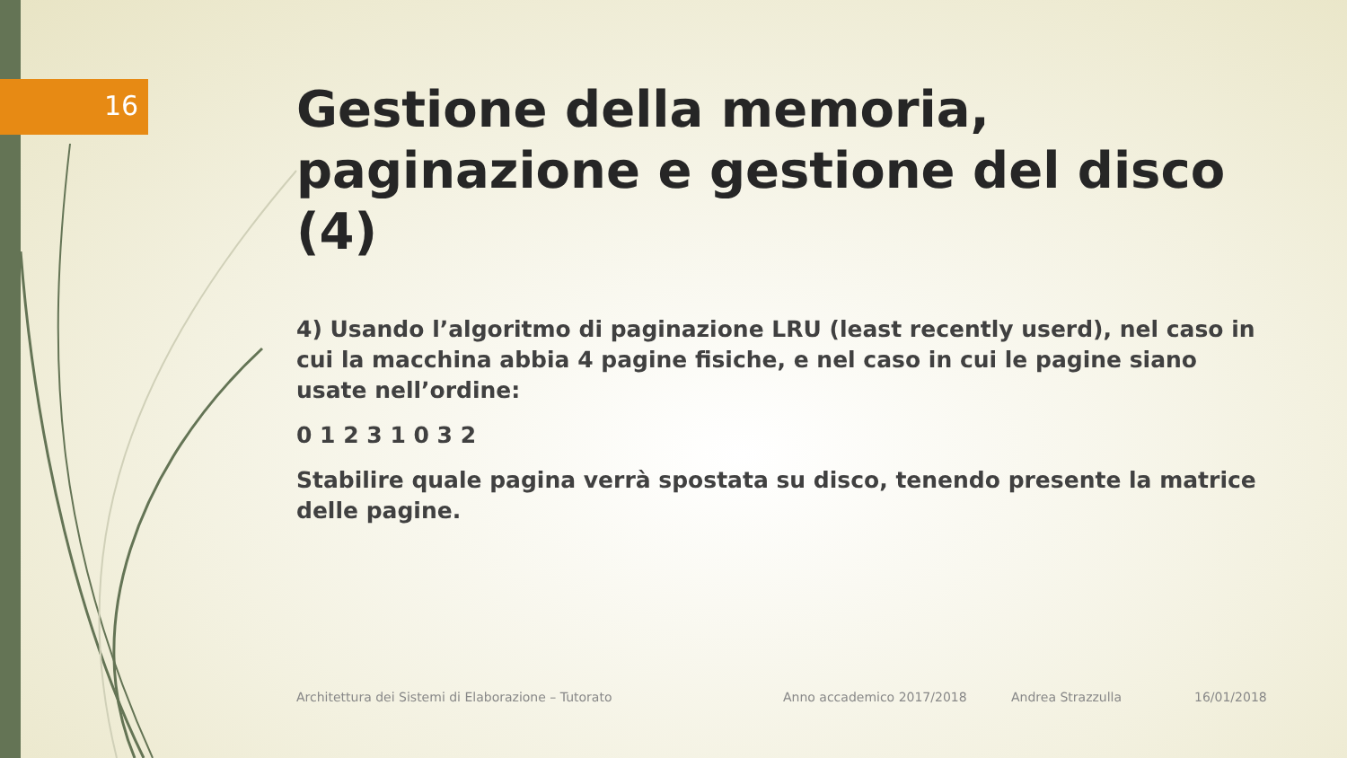16
Gestione della memoria, paginazione e gestione del disco (4)
4) Usando l’algoritmo di paginazione LRU (least recently userd), nel caso in cui la macchina abbia 4 pagine fisiche, e nel caso in cui le pagine siano usate nell’ordine:
0 1 2 3 1 0 3 2
Stabilire quale pagina verrà spostata su disco, tenendo presente la matrice delle pagine.
Architettura dei Sistemi di Elaborazione – Tutorato
Anno accademico 2017/2018 Andrea Strazzulla 16/01/2018